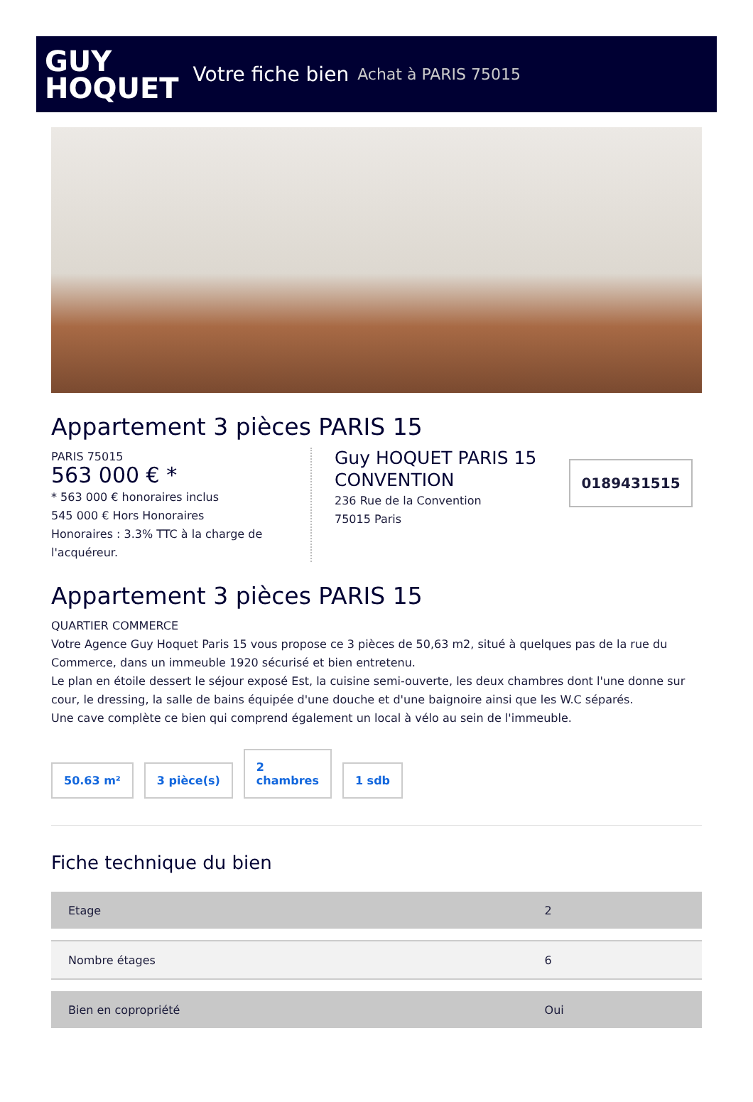GUY
HOQUET
Votre fiche bien Achat à PARIS 75015
Appartement 3 pièces PARIS 15
PARIS 75015
563 000 € *
* 563 000 € honoraires inclus
545 000 € Hors Honoraires
Honoraires : 3.3% TTC à la charge de l'acquéreur.
Guy HOQUET PARIS 15 CONVENTION
236 Rue de la Convention
75015 Paris
0189431515
Appartement 3 pièces PARIS 15
QUARTIER COMMERCE
Votre Agence Guy Hoquet Paris 15 vous propose ce 3 pièces de 50,63 m2, situé à quelques pas de la rue du Commerce, dans un immeuble 1920 sécurisé et bien entretenu.
Le plan en étoile dessert le séjour exposé Est, la cuisine semi-ouverte, les deux chambres dont l'une donne sur cour, le dressing, la salle de bains équipée d'une douche et d'une baignoire ainsi que les W.C séparés.
Une cave complète ce bien qui comprend également un local à vélo au sein de l'immeuble.
50.63 m²
3 pièce(s)
2
chambres
1 sdb
Fiche technique du bien
| Etage | 2 |
| Nombre étages | 6 |
| Bien en copropriété | Oui |